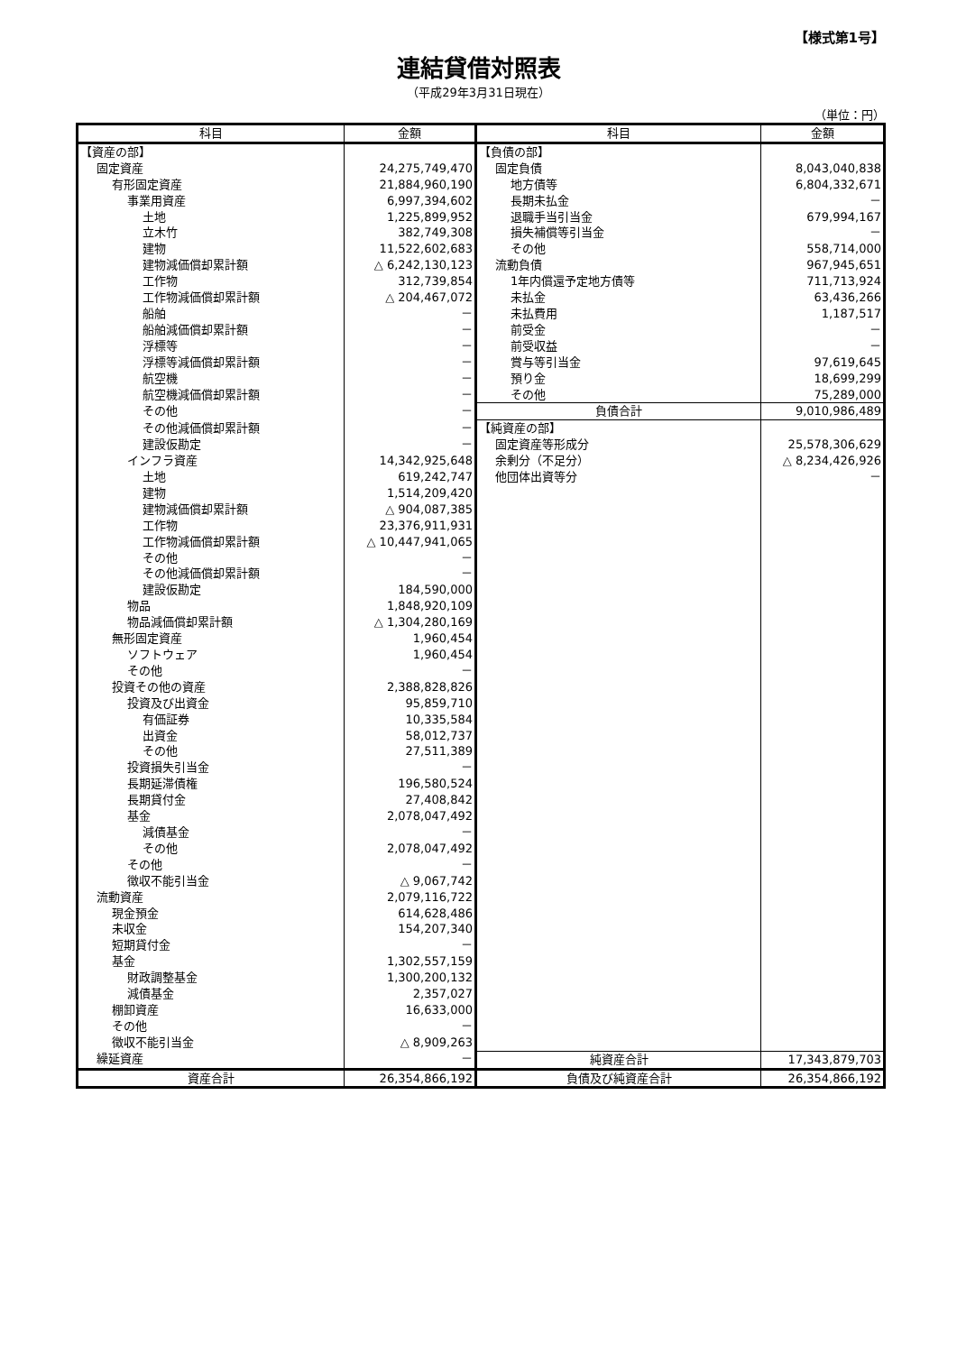【様式第1号】
連結貸借対照表
（平成29年3月31日現在）
（単位：円）
| 科目 | 金額 | 科目 | 金額 |
| --- | --- | --- | --- |
| 【資産の部】 | | 【負債の部】 | |
| 固定資産 | 24,275,749,470 | 固定負債 | 8,043,040,838 |
| 有形固定資産 | 21,884,960,190 | 地方債等 | 6,804,332,671 |
| 事業用資産 | 6,997,394,602 | 長期未払金 | － |
| 土地 | 1,225,899,952 | 退職手当引当金 | 679,994,167 |
| 立木竹 | 382,749,308 | 損失補償等引当金 | － |
| 建物 | 11,522,602,683 | その他 | 558,714,000 |
| 建物減価償却累計額 | △ 6,242,130,123 | 流動負債 | 967,945,651 |
| 工作物 | 312,739,854 | 1年内償還予定地方債等 | 711,713,924 |
| 工作物減価償却累計額 | △ 204,467,072 | 未払金 | 63,436,266 |
| 船舶 | － | 未払費用 | 1,187,517 |
| 船舶減価償却累計額 | － | 前受金 | － |
| 浮標等 | － | 前受収益 | － |
| 浮標等減価償却累計額 | － | 賞与等引当金 | 97,619,645 |
| 航空機 | － | 預り金 | 18,699,299 |
| 航空機減価償却累計額 | － | その他 | 75,289,000 |
| その他 | － | 負債合計 | 9,010,986,489 |
| その他減価償却累計額 | － | 【純資産の部】 | |
| 建設仮勘定 | － | 固定資産等形成分 | 25,578,306,629 |
| インフラ資産 | 14,342,925,648 | 余剰分（不足分） | △ 8,234,426,926 |
| 土地 | 619,242,747 | 他団体出資等分 | － |
| 建物 | 1,514,209,420 | | |
| 建物減価償却累計額 | △ 904,087,385 | | |
| 工作物 | 23,376,911,931 | | |
| 工作物減価償却累計額 | △ 10,447,941,065 | | |
| その他 | － | | |
| その他減価償却累計額 | － | | |
| 建設仮勘定 | 184,590,000 | | |
| 物品 | 1,848,920,109 | | |
| 物品減価償却累計額 | △ 1,304,280,169 | | |
| 無形固定資産 | 1,960,454 | | |
| ソフトウェア | 1,960,454 | | |
| その他 | － | | |
| 投資その他の資産 | 2,388,828,826 | | |
| 投資及び出資金 | 95,859,710 | | |
| 有価証券 | 10,335,584 | | |
| 出資金 | 58,012,737 | | |
| その他 | 27,511,389 | | |
| 投資損失引当金 | － | | |
| 長期延滞債権 | 196,580,524 | | |
| 長期貸付金 | 27,408,842 | | |
| 基金 | 2,078,047,492 | | |
| 減債基金 | － | | |
| その他 | 2,078,047,492 | | |
| その他 | － | | |
| 徴収不能引当金 | △ 9,067,742 | | |
| 流動資産 | 2,079,116,722 | | |
| 現金預金 | 614,628,486 | | |
| 未収金 | 154,207,340 | | |
| 短期貸付金 | － | | |
| 基金 | 1,302,557,159 | | |
| 財政調整基金 | 1,300,200,132 | | |
| 減債基金 | 2,357,027 | | |
| 棚卸資産 | 16,633,000 | | |
| その他 | － | | |
| 徴収不能引当金 | △ 8,909,263 | | |
| 繰延資産 | － | 純資産合計 | 17,343,879,703 |
| 資産合計 | 26,354,866,192 | 負債及び純資産合計 | 26,354,866,192 |